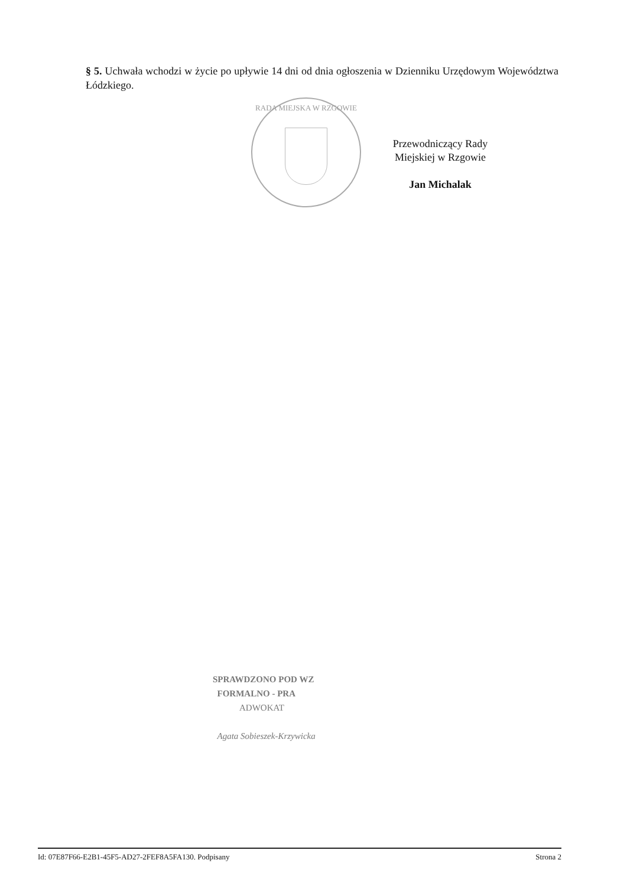§ 5. Uchwała wchodzi w życie po upływie 14 dni od dnia ogłoszenia w Dzienniku Urzędowym Województwa Łódzkiego.
RADA MIEJSKA W RZGOWIE
Przewodniczący Rady
Miejskiej w Rzgowie
Jan Michalak
SPRAWDZONO POD WZ
FORMALNO - PRA
ADWOKAT
Agata Sobieszek-Krzywicka
Id: 07E87F66-E2B1-45F5-AD27-2FEF8A5FA130. Podpisany Strona 2